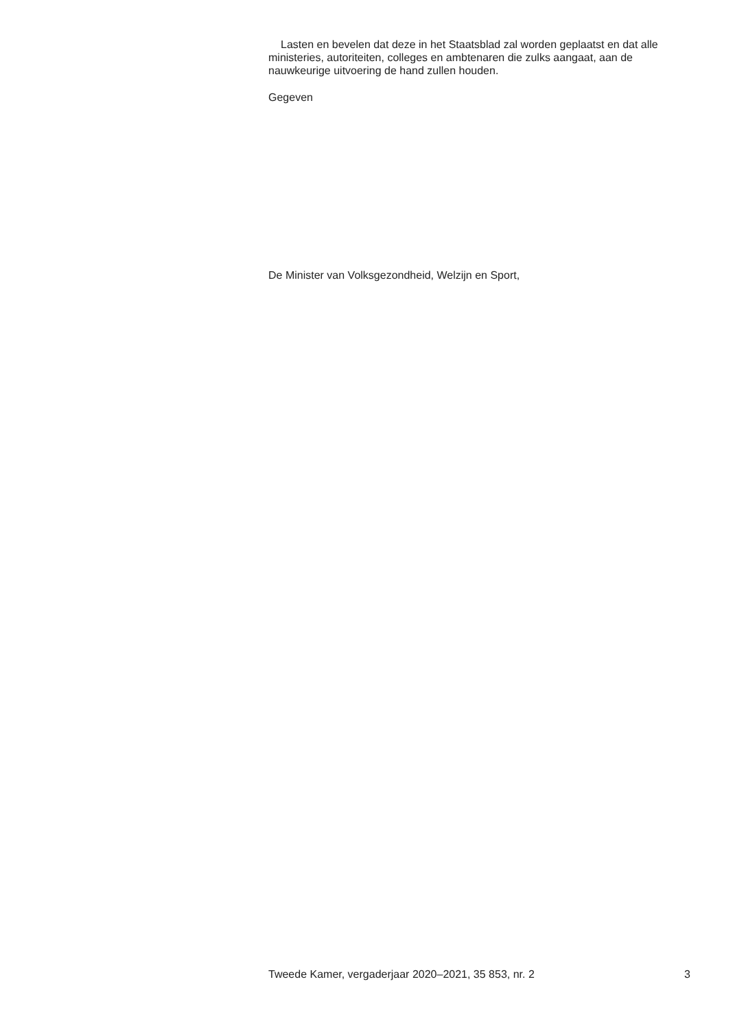Lasten en bevelen dat deze in het Staatsblad zal worden geplaatst en dat alle ministeries, autoriteiten, colleges en ambtenaren die zulks aangaat, aan de nauwkeurige uitvoering de hand zullen houden.
Gegeven
De Minister van Volksgezondheid, Welzijn en Sport,
Tweede Kamer, vergaderjaar 2020–2021, 35 853, nr. 2 3